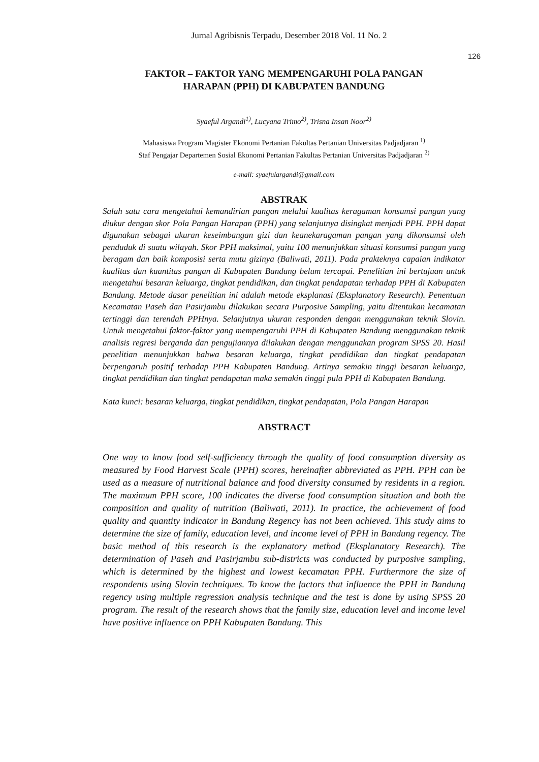Jurnal Agribisnis Terpadu, Desember 2018 Vol. 11 No. 2
126
FAKTOR – FAKTOR YANG MEMPENGARUHI POLA PANGAN
HARAPAN (PPH) DI KABUPATEN BANDUNG
Syaeful Argandi<sup>1)</sup>, Lucyana Trimo<sup>2)</sup>, Trisna Insan Noor<sup>2)</sup>
Mahasiswa Program Magister Ekonomi Pertanian Fakultas Pertanian Universitas Padjadjaran <sup>1)</sup>
Staf Pengajar Departemen Sosial Ekonomi Pertanian Fakultas Pertanian Universitas Padjadjaran <sup>2)</sup>
e-mail: syaefulargandi@gmail.com
ABSTRAK
Salah satu cara mengetahui kemandirian pangan melalui kualitas keragaman konsumsi pangan yang diukur dengan skor Pola Pangan Harapan (PPH) yang selanjutnya disingkat menjadi PPH. PPH dapat digunakan sebagai ukuran keseimbangan gizi dan keanekaragaman pangan yang dikonsumsi oleh penduduk di suatu wilayah. Skor PPH maksimal, yaitu 100 menunjukkan situasi konsumsi pangan yang beragam dan baik komposisi serta mutu gizinya (Baliwati, 2011). Pada prakteknya capaian indikator kualitas dan kuantitas pangan di Kabupaten Bandung belum tercapai. Penelitian ini bertujuan untuk mengetahui besaran keluarga, tingkat pendidikan, dan tingkat pendapatan terhadap PPH di Kabupaten Bandung. Metode dasar penelitian ini adalah metode eksplanasi (Eksplanatory Research). Penentuan Kecamatan Paseh dan Pasirjambu dilakukan secara Purposive Sampling, yaitu ditentukan kecamatan tertinggi dan terendah PPHnya. Selanjutnya ukuran responden dengan menggunakan teknik Slovin. Untuk mengetahui faktor-faktor yang mempengaruhi PPH di Kabupaten Bandung menggunakan teknik analisis regresi berganda dan pengujiannya dilakukan dengan menggunakan program SPSS 20. Hasil penelitian menunjukkan bahwa besaran keluarga, tingkat pendidikan dan tingkat pendapatan berpengaruh positif terhadap PPH Kabupaten Bandung. Artinya semakin tinggi besaran keluarga, tingkat pendidikan dan tingkat pendapatan maka semakin tinggi pula PPH di Kabupaten Bandung.
Kata kunci: besaran keluarga, tingkat pendidikan, tingkat pendapatan, Pola Pangan Harapan
ABSTRACT
One way to know food self-sufficiency through the quality of food consumption diversity as measured by Food Harvest Scale (PPH) scores, hereinafter abbreviated as PPH. PPH can be used as a measure of nutritional balance and food diversity consumed by residents in a region. The maximum PPH score, 100 indicates the diverse food consumption situation and both the composition and quality of nutrition (Baliwati, 2011). In practice, the achievement of food quality and quantity indicator in Bandung Regency has not been achieved. This study aims to determine the size of family, education level, and income level of PPH in Bandung regency. The basic method of this research is the explanatory method (Eksplanatory Research). The determination of Paseh and Pasirjambu sub-districts was conducted by purposive sampling, which is determined by the highest and lowest kecamatan PPH. Furthermore the size of respondents using Slovin techniques. To know the factors that influence the PPH in Bandung regency using multiple regression analysis technique and the test is done by using SPSS 20 program. The result of the research shows that the family size, education level and income level have positive influence on PPH Kabupaten Bandung. This